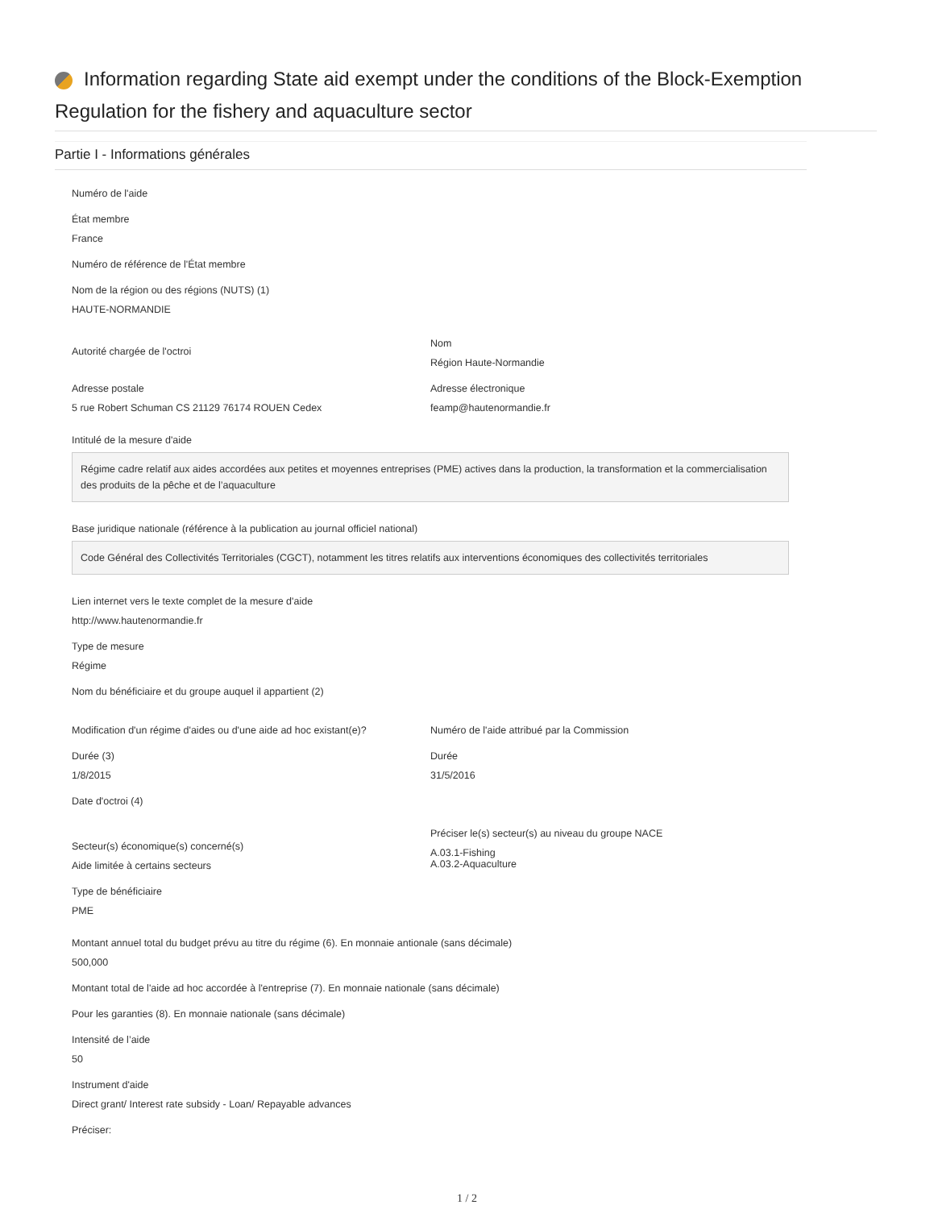Information regarding State aid exempt under the conditions of the Block-Exemption Regulation for the fishery and aquaculture sector
Partie I - Informations générales
Numéro de l'aide
État membre
France
Numéro de référence de l'État membre
Nom de la région ou des régions (NUTS) (1)
HAUTE-NORMANDIE
Autorité chargée de l'octroi
Nom
Région Haute-Normandie
Adresse postale
5 rue Robert Schuman CS 21129 76174 ROUEN Cedex
Adresse électronique
feamp@hautenormandie.fr
Intitulé de la mesure d'aide
Régime cadre relatif aux aides accordées aux petites et moyennes entreprises (PME) actives dans la production, la transformation et la commercialisation des produits de la pêche et de l’aquaculture
Base juridique nationale (référence à la publication au journal officiel national)
Code Général des Collectivités Territoriales (CGCT), notamment les titres relatifs aux interventions économiques des collectivités territoriales
Lien internet vers le texte complet de la mesure d'aide
http://www.hautenormandie.fr
Type de mesure
Régime
Nom du bénéficiaire et du groupe auquel il appartient (2)
Modification d'un régime d'aides ou d'une aide ad hoc existant(e)?
Numéro de l'aide attribué par la Commission
Durée (3)
1/8/2015
Durée
31/5/2016
Date d'octroi (4)
Secteur(s) économique(s) concerné(s)
Aide limitée à certains secteurs
Préciser le(s) secteur(s) au niveau du groupe NACE
A.03.1-Fishing
A.03.2-Aquaculture
Type de bénéficiaire
PME
Montant annuel total du budget prévu au titre du régime (6). En monnaie antionale (sans décimale)
500,000
Montant total de l'aide ad hoc accordée à l'entreprise (7). En monnaie nationale (sans décimale)
Pour les garanties (8). En monnaie nationale (sans décimale)
Intensité de l’aide
50
Instrument d'aide
Direct grant/ Interest rate subsidy - Loan/ Repayable advances
Préciser:
1 / 2